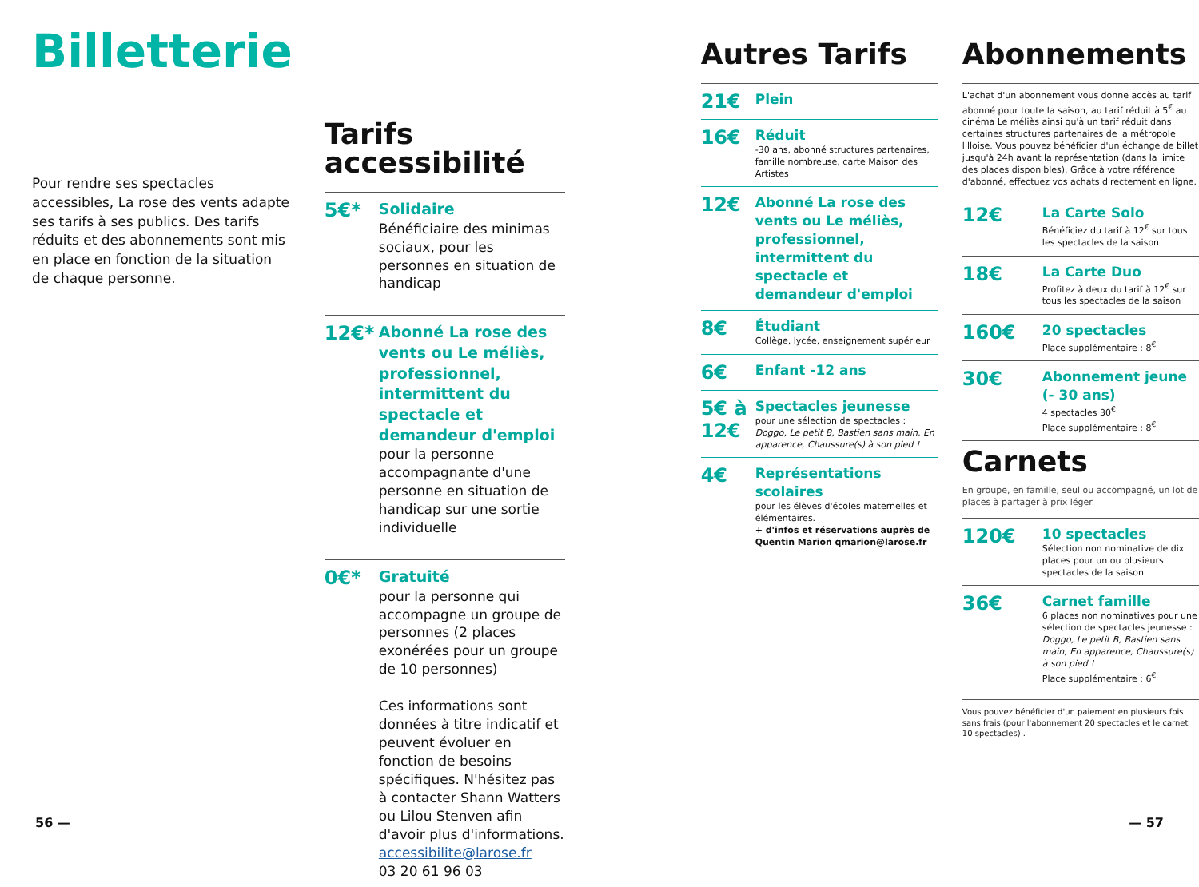Billetterie
Pour rendre ses spectacles accessibles, La rose des vents adapte ses tarifs à ses publics. Des tarifs réduits et des abonnements sont mis en place en fonction de la situation de chaque personne.
Tarifs
accessibilité
5€*
Solidaire
Bénéficiaire des minimas sociaux, pour les personnes en situation de handicap
12€*
Abonné La rose des vents ou Le méliès, professionnel, intermittent du spectacle et demandeur d'emploi
pour la personne accompagnante d'une personne en situation de handicap sur une sortie individuelle
0€*
Gratuité
pour la personne qui accompagne un groupe de personnes (2 places exonérées pour un groupe de 10 personnes)
Ces informations sont données à titre indicatif et peuvent évoluer en fonction de besoins spécifiques. N'hésitez pas à contacter Shann Watters ou Lilou Stenven afin d'avoir plus d'informations.
accessibilite@larose.fr
03 20 61 96 03
Autres Tarifs
21€
Plein
16€
Réduit
-30 ans, abonné structures partenaires, famille nombreuse, carte Maison des Artistes
12€
Abonné La rose des vents ou Le méliès, professionnel, intermittent du spectacle et demandeur d'emploi
8€
Étudiant
Collège, lycée, enseignement supérieur
6€
Enfant -12 ans
5€ à 12€
Spectacles jeunesse
pour une sélection de spectacles :
Doggo, Le petit B, Bastien sans main, En apparence, Chaussure(s) à son pied !
4€
Représentations scolaires
pour les élèves d'écoles maternelles et élémentaires.
+ d'infos et réservations auprès de Quentin Marion qmarion@larose.fr
Abonnements
L'achat d'un abonnement vous donne accès au tarif abonné pour toute la saison, au tarif réduit à 5<sup>€</sup> au cinéma Le méliès ainsi qu'à un tarif réduit dans certaines structures partenaires de la métropole lilloise. Vous pouvez bénéficier d'un échange de billet jusqu'à 24h avant la représentation (dans la limite des places disponibles). Grâce à votre référence d'abonné, effectuez vos achats directement en ligne.
12€
La Carte Solo
Bénéficiez du tarif à 12<sup>€</sup> sur tous les spectacles de la saison
18€
La Carte Duo
Profitez à deux du tarif à 12<sup>€</sup> sur tous les spectacles de la saison
160€
20 spectacles
Place supplémentaire : 8<sup>€</sup>
30€
Abonnement jeune (- 30 ans)
4 spectacles 30<sup>€</sup>
Place supplémentaire : 8<sup>€</sup>
Carnets
En groupe, en famille, seul ou accompagné, un lot de places à partager à prix léger.
120€
10 spectacles
Sélection non nominative de dix places pour un ou plusieurs spectacles de la saison
36€
Carnet famille
6 places non nominatives pour une sélection de spectacles jeunesse :
Doggo, Le petit B, Bastien sans main, En apparence, Chaussure(s) à son pied !
Place supplémentaire : 6<sup>€</sup>
Vous pouvez bénéficier d'un paiement en plusieurs fois sans frais (pour l'abonnement 20 spectacles et le carnet 10 spectacles) .
56 — — 57